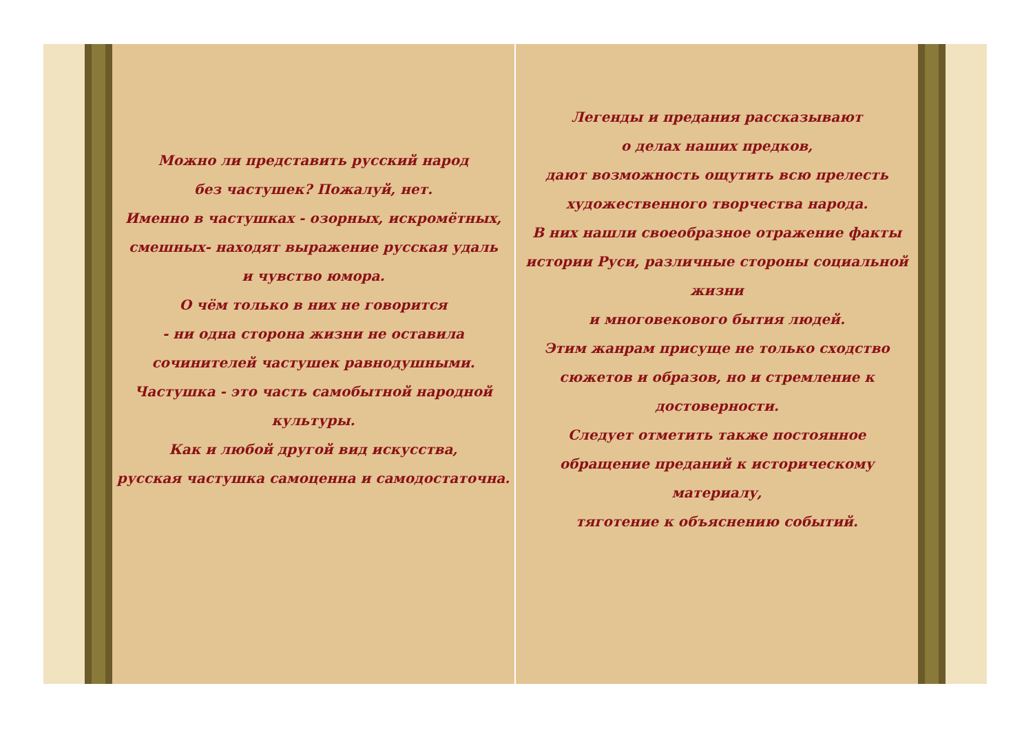Можно ли представить русский народ
без частушек? Пожалуй, нет.
Именно в частушках - озорных, искромётных,
смешных- находят выражение русская удаль
и чувство юмора.
О чём только в них не говорится
- ни одна сторона жизни не оставила
сочинителей частушек равнодушными.
Частушка - это часть самобытной народной культуры.
Как и любой другой вид искусства,
русская частушка самоценна и самодостаточна.
Легенды и предания рассказывают
о делах наших предков,
дают возможность ощутить всю прелесть
художественного творчества народа.
В них нашли своеобразное отражение факты
истории Руси, различные стороны социальной жизни
и многовекового бытия людей.
Этим жанрам присуще не только сходство
сюжетов и образов, но и стремление к достоверности.
Следует отметить также постоянное
обращение преданий к историческому материалу,
тяготение к объяснению событий.